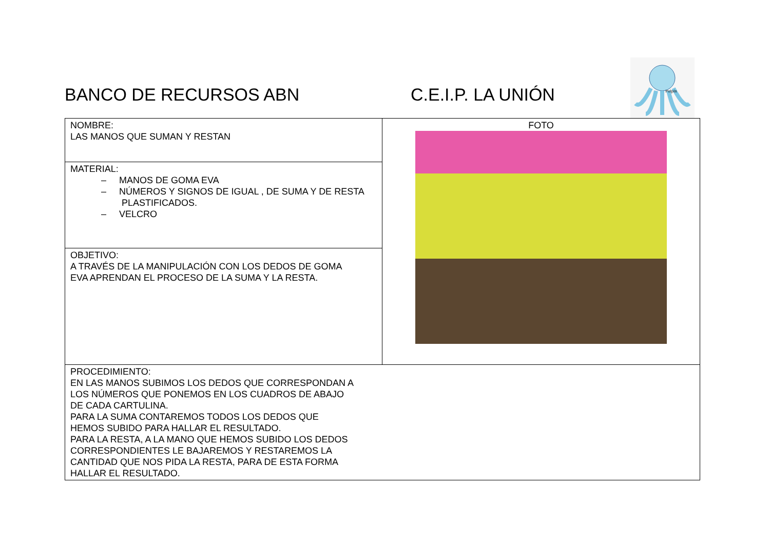BANCO DE RECURSOS ABN C.E.I.P. LA UNIÓN
Pulpín
| NOMBRE: LAS MANOS QUE SUMAN Y RESTAN | FOTO |
| MATERIAL: – MANOS DE GOMA EVA – NÚMEROS Y SIGNOS DE IGUAL , DE SUMA Y DE RESTA PLASTIFICADOS. – VELCRO | |
| OBJETIVO: A TRAVÉS DE LA MANIPULACIÓN CON LOS DEDOS DE GOMA EVA APRENDAN EL PROCESO DE LA SUMA Y LA RESTA. | |
| PROCEDIMIENTO: EN LAS MANOS SUBIMOS LOS DEDOS QUE CORRESPONDAN A LOS NÚMEROS QUE PONEMOS EN LOS CUADROS DE ABAJO DE CADA CARTULINA. PARA LA SUMA CONTAREMOS TODOS LOS DEDOS QUE HEMOS SUBIDO PARA HALLAR EL RESULTADO. PARA LA RESTA, A LA MANO QUE HEMOS SUBIDO LOS DEDOS CORRESPONDIENTES LE BAJAREMOS Y RESTAREMOS LA CANTIDAD QUE NOS PIDA LA RESTA, PARA DE ESTA FORMA HALLAR EL RESULTADO. | |